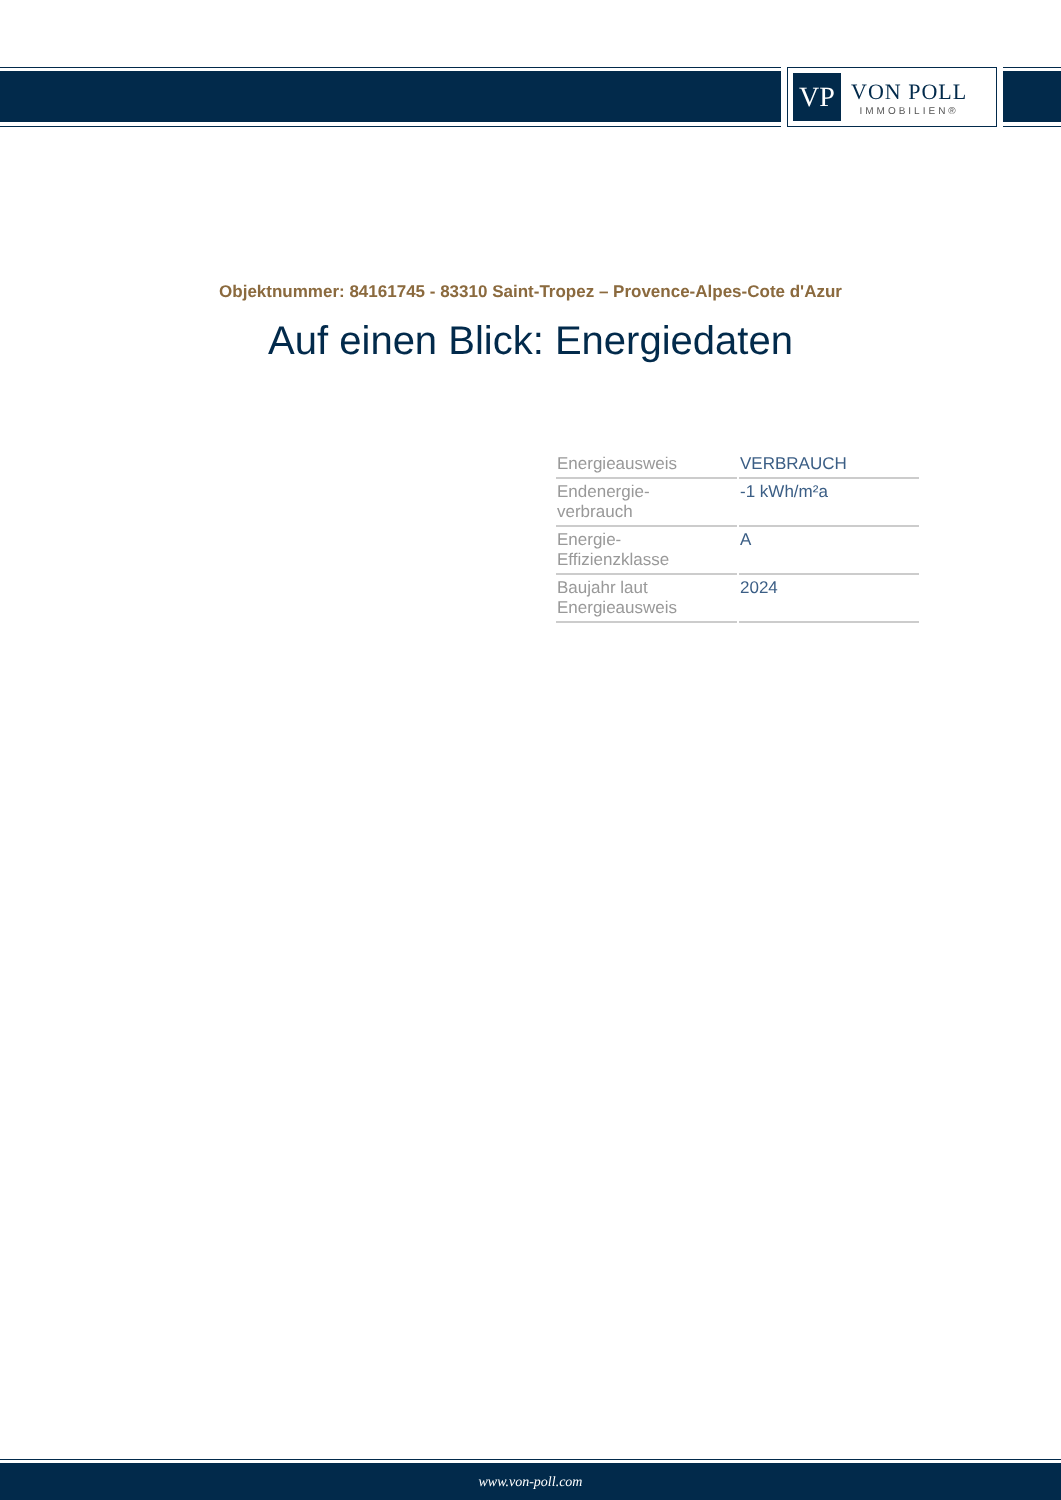VP
VON POLL
IMMOBILIEN®
Objektnummer: 84161745 - 83310 Saint-Tropez – Provence-Alpes-Cote d'Azur
Auf einen Blick: Energiedaten
| Energieausweis | VERBRAUCH |
| Endenergie- verbrauch | -1 kWh/m²a |
| Energie- Effizienzklasse | A |
| Baujahr laut Energieausweis | 2024 |
www.von-poll.com